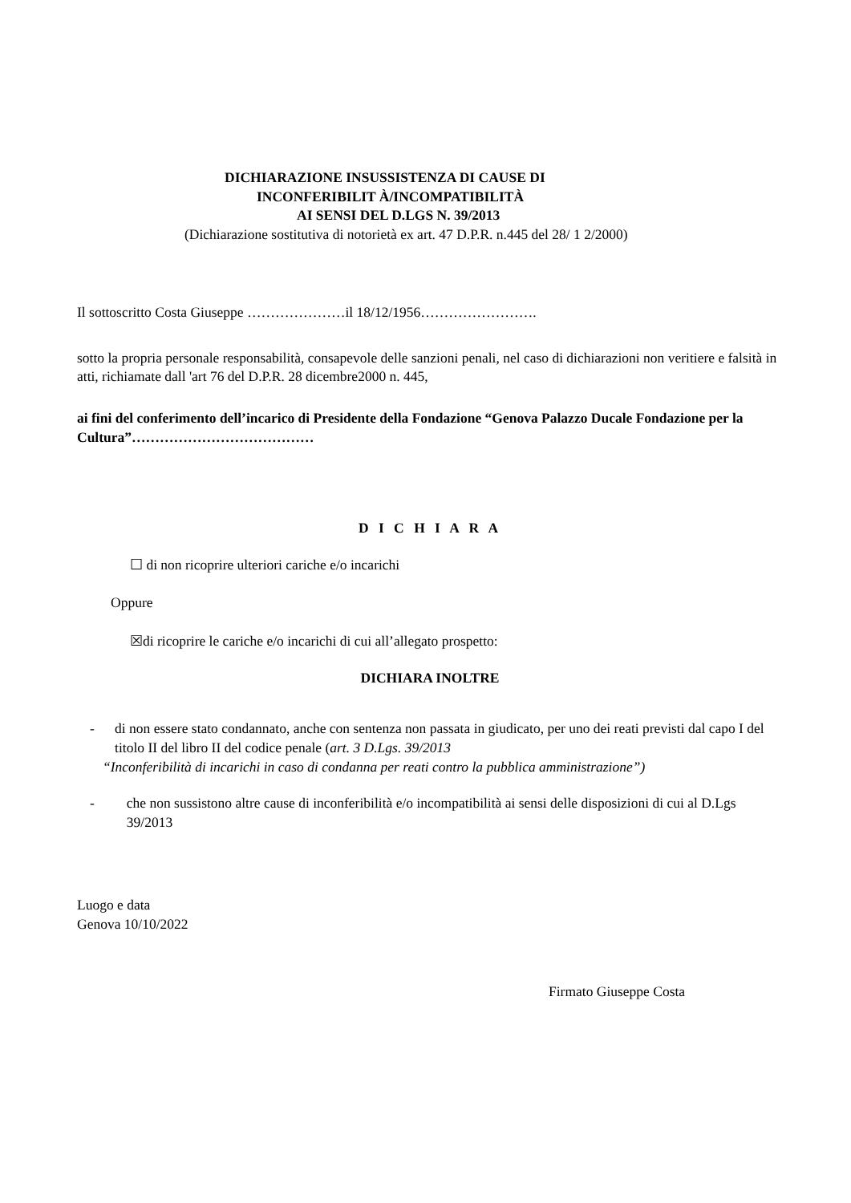DICHIARAZIONE INSUSSISTENZA DI CAUSE DI
INCONFERIBILIT À/INCOMPATIBILITÀ
AI SENSI DEL D.LGS N. 39/2013
(Dichiarazione sostitutiva di notorietà ex art. 47 D.P.R. n.445 del 28/ 1 2/2000)
Il sottoscritto Costa Giuseppe …………………il 18/12/1956…………………….
sotto la propria personale responsabilità, consapevole delle sanzioni penali, nel caso di dichiarazioni non veritiere e falsità in atti, richiamate dall 'art 76 del D.P.R. 28 dicembre2000 n. 445,
ai fini del conferimento dell’incarico di Presidente della Fondazione “Genova Palazzo Ducale Fondazione per la Cultura”…………………………………
D I C H I A R A
☐ di non ricoprire ulteriori cariche e/o incarichi
Oppure
☒di ricoprire le cariche e/o incarichi di cui all’allegato prospetto:
DICHIARA INOLTRE
- di non essere stato condannato, anche con sentenza non passata in giudicato, per uno dei reati previsti dal capo I del titolo II del libro II del codice penale (art. 3 D.Lgs. 39/2013
“Inconferibilità di incarichi in caso di condanna per reati contro la pubblica amministrazione”)
- che non sussistono altre cause di inconferibilità e/o incompatibilità ai sensi delle disposizioni di cui al D.Lgs 39/2013
Luogo e data
Genova 10/10/2022
Firmato Giuseppe Costa